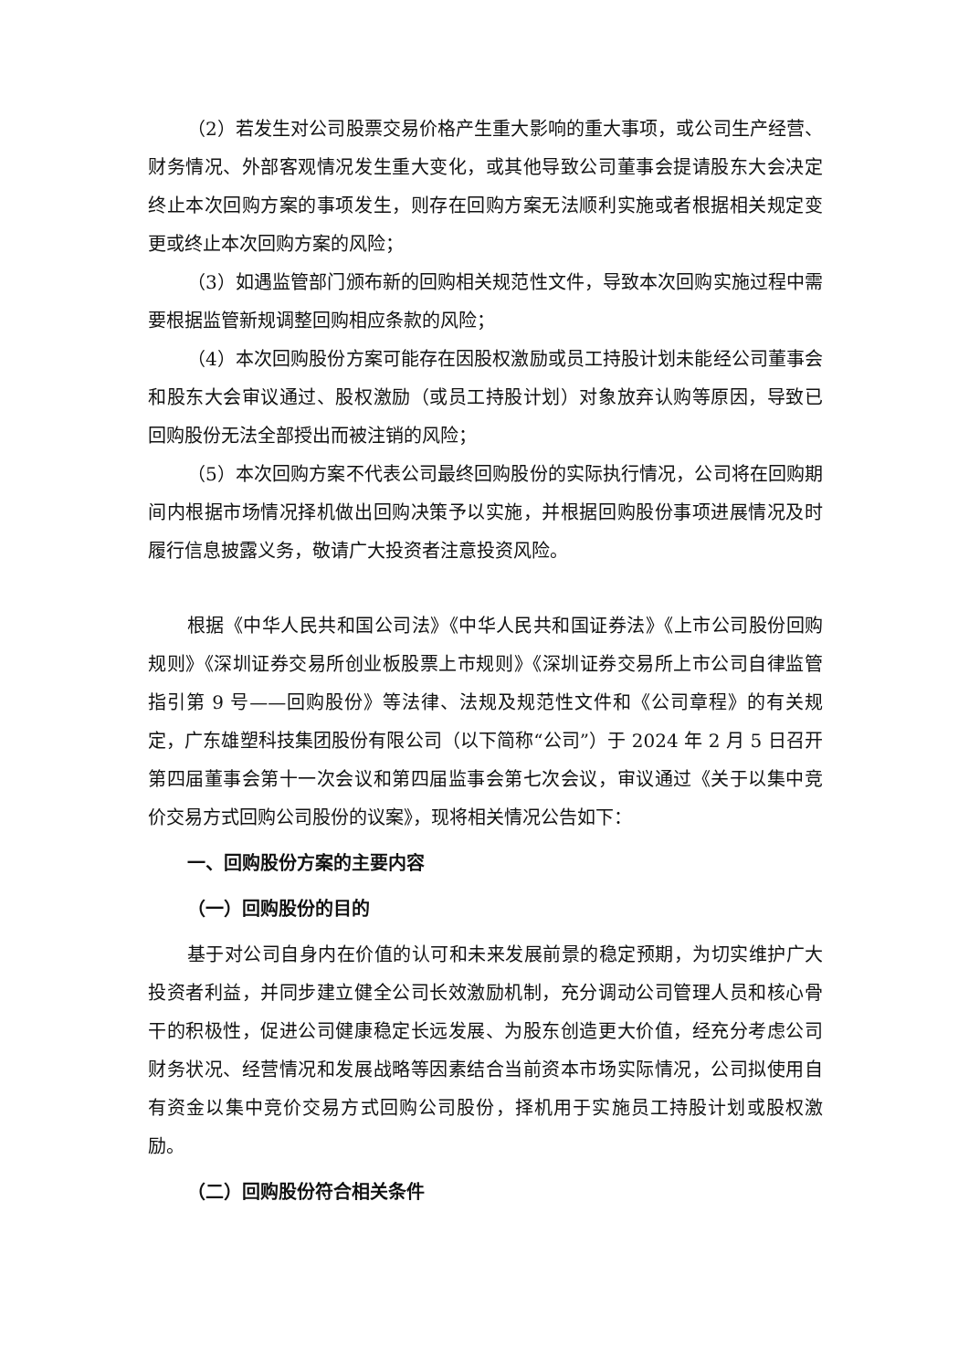（2）若发生对公司股票交易价格产生重大影响的重大事项，或公司生产经营、财务情况、外部客观情况发生重大变化，或其他导致公司董事会提请股东大会决定终止本次回购方案的事项发生，则存在回购方案无法顺利实施或者根据相关规定变更或终止本次回购方案的风险；
（3）如遇监管部门颁布新的回购相关规范性文件，导致本次回购实施过程中需要根据监管新规调整回购相应条款的风险；
（4）本次回购股份方案可能存在因股权激励或员工持股计划未能经公司董事会和股东大会审议通过、股权激励（或员工持股计划）对象放弃认购等原因，导致已回购股份无法全部授出而被注销的风险；
（5）本次回购方案不代表公司最终回购股份的实际执行情况，公司将在回购期间内根据市场情况择机做出回购决策予以实施，并根据回购股份事项进展情况及时履行信息披露义务，敬请广大投资者注意投资风险。
根据《中华人民共和国公司法》《中华人民共和国证券法》《上市公司股份回购规则》《深圳证券交易所创业板股票上市规则》《深圳证券交易所上市公司自律监管指引第 9 号——回购股份》等法律、法规及规范性文件和《公司章程》的有关规定，广东雄塑科技集团股份有限公司（以下简称“公司”）于 2024 年 2 月 5 日召开第四届董事会第十一次会议和第四届监事会第七次会议，审议通过《关于以集中竞价交易方式回购公司股份的议案》，现将相关情况公告如下：
一、回购股份方案的主要内容
（一）回购股份的目的
基于对公司自身内在价值的认可和未来发展前景的稳定预期，为切实维护广大投资者利益，并同步建立健全公司长效激励机制，充分调动公司管理人员和核心骨干的积极性，促进公司健康稳定长远发展、为股东创造更大价值，经充分考虑公司财务状况、经营情况和发展战略等因素结合当前资本市场实际情况，公司拟使用自有资金以集中竞价交易方式回购公司股份，择机用于实施员工持股计划或股权激励。
（二）回购股份符合相关条件